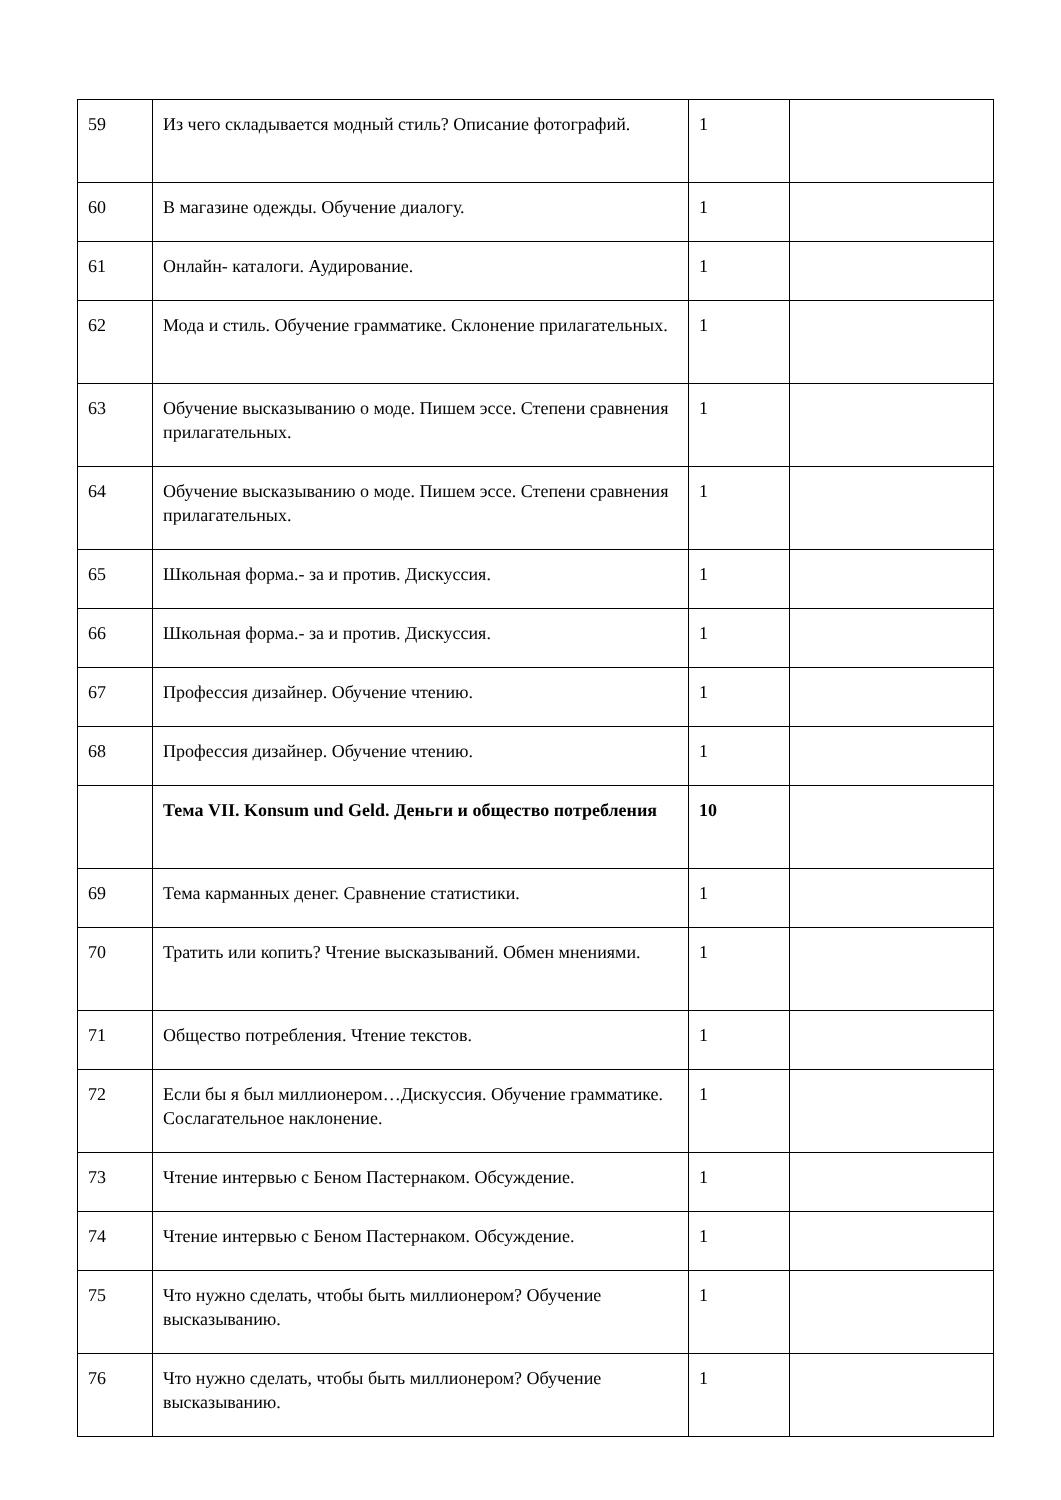| 59 | Из чего складывается модный стиль? Описание фотографий. | 1 | |
| 60 | В магазине одежды. Обучение диалогу. | 1 | |
| 61 | Онлайн- каталоги. Аудирование. | 1 | |
| 62 | Мода и стиль. Обучение грамматике. Склонение прилагательных. | 1 | |
| 63 | Обучение высказыванию о моде. Пишем эссе. Степени сравнения прилагательных. | 1 | |
| 64 | Обучение высказыванию о моде. Пишем эссе. Степени сравнения прилагательных. | 1 | |
| 65 | Школьная форма.- за и против. Дискуссия. | 1 | |
| 66 | Школьная форма.- за и против. Дискуссия. | 1 | |
| 67 | Профессия дизайнер. Обучение чтению. | 1 | |
| 68 | Профессия дизайнер. Обучение чтению. | 1 | |
| | Тема VII. Konsum und Geld. Деньги и общество потребления | 10 | |
| 69 | Тема карманных денег. Сравнение статистики. | 1 | |
| 70 | Тратить или копить? Чтение высказываний. Обмен мнениями. | 1 | |
| 71 | Общество потребления. Чтение текстов. | 1 | |
| 72 | Если бы я был миллионером…Дискуссия. Обучение грамматике. Сослагательное наклонение. | 1 | |
| 73 | Чтение интервью с Беном Пастернаком. Обсуждение. | 1 | |
| 74 | Чтение интервью с Беном Пастернаком. Обсуждение. | 1 | |
| 75 | Что нужно сделать, чтобы быть миллионером? Обучение высказыванию. | 1 | |
| 76 | Что нужно сделать, чтобы быть миллионером? Обучение высказыванию. | 1 | |